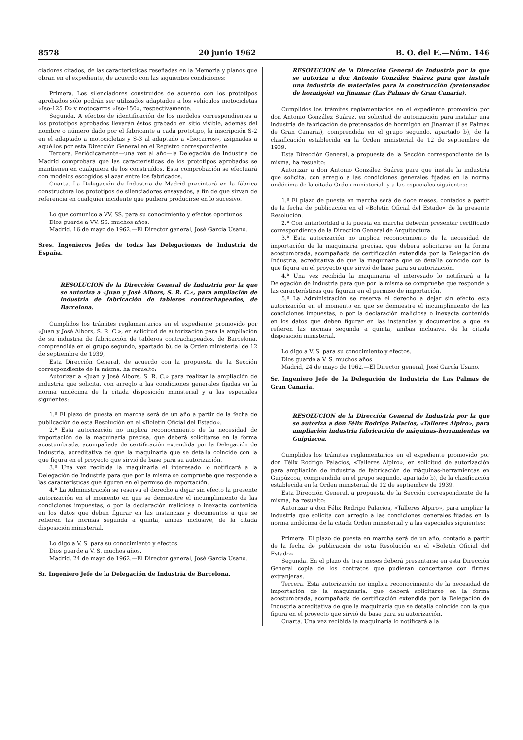8578 20 junio 1962 B. O. del E.—Núm. 146
ciadores citados, de las características reseñadas en la Memoria y planos que obran en el expediente, de acuerdo con las siguientes condiciones:
Primera. Los silenciadores construídos de acuerdo con los prototipos aprobados sólo podrán ser utilizados adaptados a los vehículos motocicletas «Iso-125 D» y motocarros «Iso-150», respectivamente.
Segunda. A efectos de identificación de los modelos correspondientes a los prototipos aprobados llevarán éstos grabado en sitio visible, además del nombre o número dado por el fabricante a cada prototipo, la inscripción S-2 en el adaptado a motocicletas y S-3 al adaptado a «Isocarros», asignadas a aquéllos por esta Dirección General en el Registro correspondiente.
Tercera. Periódicamente—una vez al año—la Delegación de Industria de Madrid comprobará que las características de los prototipos aprobados se mantienen en cualquiera de los construídos. Esta comprobación se efectuará con modelos escogidos al azar entre los fabricados.
Cuarta. La Delegación de Industria de Madrid precintará en la fábrica constructora los prototipos de silenciadores ensayados, a fin de que sirvan de referencia en cualquier incidente que pudiera producirse en lo sucesivo.
Lo que comunico a VV. SS. para su conocimiento y efectos oportunos.
Dios guarde a VV. SS. muchos años.
Madrid, 16 de mayo de 1962.—El Director general, José García Usano.
Sres. Ingenieros Jefes de todas las Delegaciones de Industria de España.
RESOLUCION de la Dirección General de Industria por la que se autoriza a «Juan y José Albors, S. R. C.», para ampliación de industria de fabricación de tableros contrachapeados, de Barcelona.
Cumplidos los trámites reglamentarios en el expediente promovido por «Juan y José Albors, S. R. C.», en solicitud de autorización para la ampliación de su industria de fabricación de tableros contrachapeados, de Barcelona, comprendida en el grupo segundo, apartado b), de la Orden ministerial de 12 de septiembre de 1939,
Esta Dirección General, de acuerdo con la propuesta de la Sección correspondiente de la misma, ha resuelto:
Autorizar a «Juan y José Albors, S. R. C.» para realizar la ampliación de industria que solicita, con arreglo a las condiciones generales fijadas en la norma undécima de la citada disposición ministerial y a las especiales siguientes:
1.ª El plazo de puesta en marcha será de un año a partir de la fecha de publicación de esta Resolución en el «Boletín Oficial del Estado».
2.ª Esta autorización no implica reconocimiento de la necesidad de importación de la maquinaria precisa, que deberá solicitarse en la forma acostumbrada, acompañada de certificación extendida por la Delegación de Industria, acreditativa de que la maquinaria que se detalla coincide con la que figura en el proyecto que sirvió de base para su autorización.
3.ª Una vez recibida la maquinaria el interesado lo notificará a la Delegación de Industria para que por la misma se compruebe que responde a las características que figuren en el permiso de importación.
4.ª La Administración se reserva el derecho a dejar sin efecto la presente autorización en el momento en que se demuestre el incumplimiento de las condiciones impuestas, o por la declaración maliciosa o inexacta contenida en los datos que deben figurar en las instancias y documentos a que se refieren las normas segunda a quinta, ambas inclusive, de la citada disposición ministerial.
Lo digo a V. S. para su conocimiento y efectos.
Dios guarde a V. S. muchos años.
Madrid, 24 de mayo de 1962.—El Director general, José García Usano.
Sr. Ingeniero Jefe de la Delegación de Industria de Barcelona.
RESOLUCION de la Dirección General de Industria por la que se autoriza a don Antonio González Suárez para que instale una industria de materiales para la construcción (pretensados de hormigón) en Jinamar (Las Palmas de Gran Canaria).
Cumplidos los trámites reglamentarios en el expediente promovido por don Antonio González Suárez, en solicitud de autorización para instalar una industria de fabricación de pretensados de hormigón en Jinamar (Las Palmas de Gran Canaria), comprendida en el grupo segundo, apartado b), de la clasificación establecida en la Orden ministerial de 12 de septiembre de 1939,
Esta Dirección General, a propuesta de la Sección correspondiente de la misma, ha resuelto:
Autorizar a don Antonio González Suárez para que instale la industria que solicita, con arreglo a las condiciones generales fijadas en la norma undécima de la citada Orden ministerial, y a las especiales siguientes:
1.ª El plazo de puesta en marcha será de doce meses, contados a partir de la fecha de publicación en el «Boletín Oficial del Estado» de la presente Resolución.
2.ª Con anterioridad a la puesta en marcha deberán presentar certificado correspondiente de la Dirección General de Arquitectura.
3.ª Esta autorización no implica reconocimiento de la necesidad de importación de la maquinaria precisa, que deberá solicitarse en la forma acostumbrada, acompañada de certificación extendida por la Delegación de Industria, acreditativa de que la maquinaria que se detalla coincide con la que figura en el proyecto que sirvió de base para su autorización.
4.ª Una vez recibida la maquinaria el interesado lo notificará a la Delegación de Industria para que por la misma se compruebe que responde a las características que figuran en el permiso de importación.
5.ª La Administración se reserva el derecho a dejar sin efecto esta autorización en el momento en que se demuestre el incumplimiento de las condiciones impuestas, o por la declaración maliciosa o inexacta contenida en los datos que deben figurar en las instancias y documentos a que se refieren las normas segunda a quinta, ambas inclusive, de la citada disposición ministerial.
Lo digo a V. S. para su conocimiento y efectos.
Dios guarde a V. S. muchos años.
Madrid, 24 de mayo de 1962.—El Director general, José García Usano.
Sr. Ingeniero Jefe de la Delegación de Industria de Las Palmas de Gran Canaria.
RESOLUCION de la Dirección General de Industria por la que se autoriza a don Félix Rodrigo Palacios, «Talleres Alpiro», para ampliación industria fabricación de máquinas-herramientas en Guipúzcoa.
Cumplidos los trámites reglamentarios en el expediente promovido por don Félix Rodrigo Palacios, «Talleres Alpiro», en solicitud de autorización para ampliación de industria de fabricación de máquinas-herramientas en Guipúzcoa, comprendida en el grupo segundo, apartado b), de la clasificación establecida en la Orden ministerial de 12 de septiembre de 1939,
Esta Dirección General, a propuesta de la Sección correspondiente de la misma, ha resuelto:
Autorizar a don Félix Rodrigo Palacios, «Talleres Alpiro», para ampliar la industria que solicita con arreglo a las condiciones generales fijadas en la norma undécima de la citada Orden ministerial y a las especiales siguientes:
Primera. El plazo de puesta en marcha será de un año, contado a partir de la fecha de publicación de esta Resolución en el «Boletín Oficial del Estado».
Segunda. En el plazo de tres meses deberá presentarse en esta Dirección General copia de los contratos que pudieran concertarse con firmas extranjeras.
Tercera. Esta autorización no implica reconocimiento de la necesidad de importación de la maquinaria, que deberá solicitarse en la forma acostumbrada, acompañada de certificación extendida por la Delegación de Industria acreditativa de que la maquinaria que se detalla coincide con la que figura en el proyecto que sirvió de base para su autorización.
Cuarta. Una vez recibida la maquinaria lo notificará a la